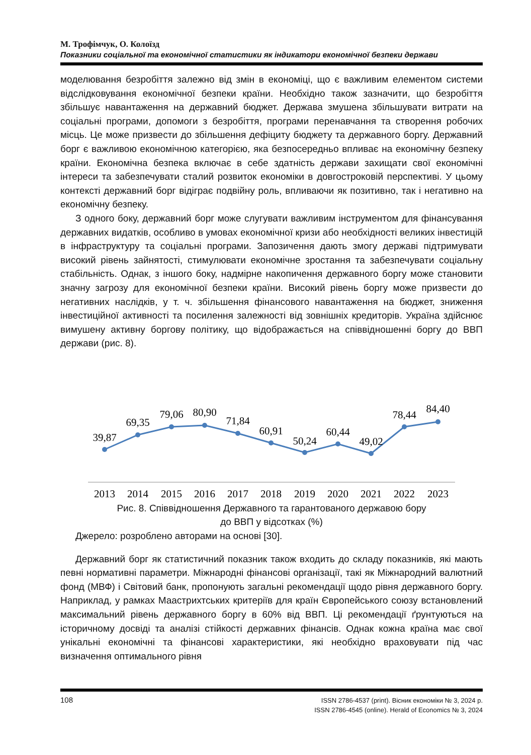М. Трофімчук, О. Колоїзд
Показники соціальної та економічної статистики як індикатори економічної безпеки держави
моделювання безробіття залежно від змін в економіці, що є важливим елементом системи відслідковування економічної безпеки країни. Необхідно також зазначити, що безробіття збільшує навантаження на державний бюджет. Держава змушена збільшувати витрати на соціальні програми, допомоги з безробіття, програми перенавчання та створення робочих місць. Це може призвести до збільшення дефіциту бюджету та державного боргу. Державний борг є важливою економічною категорією, яка безпосередньо впливає на економічну безпеку країни. Економічна безпека включає в себе здатність держави захищати свої економічні інтереси та забезпечувати сталий розвиток економіки в довгостроковій перспективі. У цьому контексті державний борг відіграє подвійну роль, впливаючи як позитивно, так і негативно на економічну безпеку.
З одного боку, державний борг може слугувати важливим інструментом для фінансування державних видатків, особливо в умовах економічної кризи або необхідності великих інвестицій в інфраструктуру та соціальні програми. Запозичення дають змогу державі підтримувати високий рівень зайнятості, стимулювати економічне зростання та забезпечувати соціальну стабільність. Однак, з іншого боку, надмірне накопичення державного боргу може становити значну загрозу для економічної безпеки країни. Високий рівень боргу може призвести до негативних наслідків, у т. ч. збільшення фінансового навантаження на бюджет, зниження інвестиційної активності та посилення залежності від зовнішніх кредиторів. Україна здійснює вимушену активну боргову політику, що відображається на співвідношенні боргу до ВВП держави (рис. 8).
39,87
69,35
79,06
80,90
71,84
60,91
50,24
60,44
49,02
78,44
84,40
2013
2014
2015
2016
2017
2018
2019
2020
2021
2022
2023
Рис. 8. Співвідношення Державного та гарантованого державою бору
до ВВП у відсотках (%)
Джерело: розроблено авторами на основі [30].
Державний борг як статистичний показник також входить до складу показників, які мають певні нормативні параметри. Міжнародні фінансові організації, такі як Міжнародний валютний фонд (МВФ) і Світовий банк, пропонують загальні рекомендації щодо рівня державного боргу. Наприклад, у рамках Маастрихтських критеріїв для країн Європейського союзу встановлений максимальний рівень державного боргу в 60% від ВВП. Ці рекомендації ґрунтуються на історичному досвіді та аналізі стійкості державних фінансів. Однак кожна країна має свої унікальні економічні та фінансові характеристики, які необхідно враховувати під час визначення оптимального рівня
108
ISSN 2786-4537 (print). Вісник економіки № 3, 2024 р.
ISSN 2786-4545 (online). Herald of Economics № 3, 2024